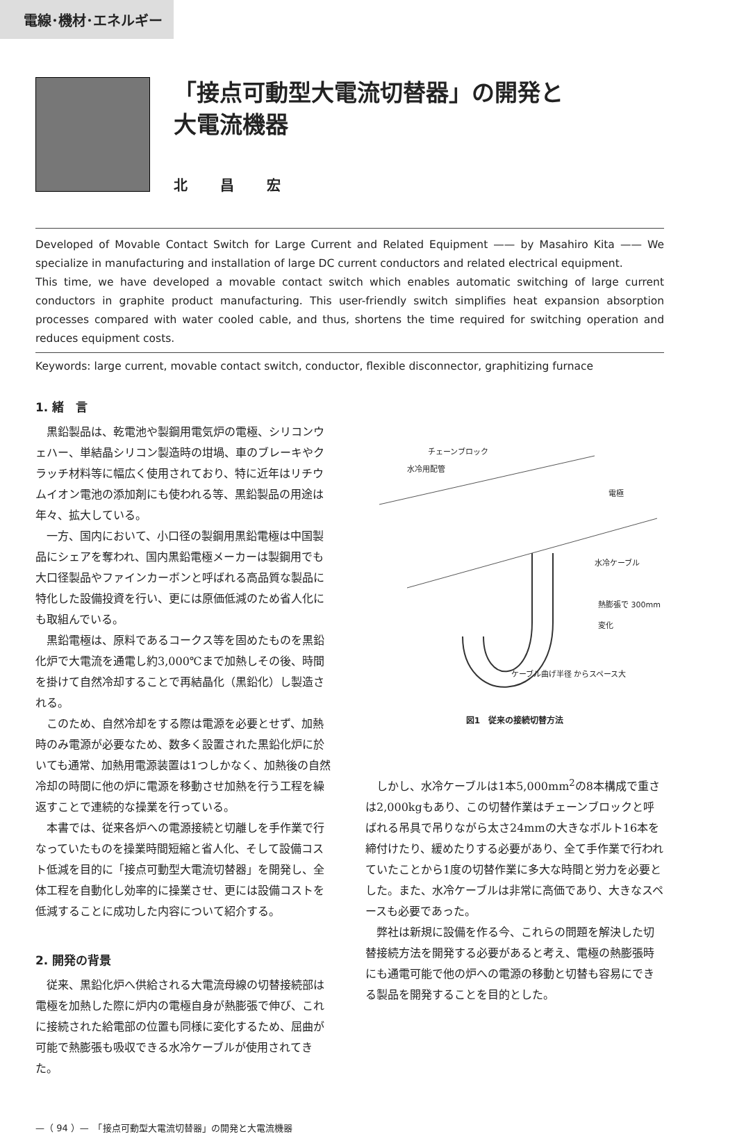電線･機材･エネルギー
「接点可動型大電流切替器」の開発と
大電流機器
北 昌 宏
Developed of Movable Contact Switch for Large Current and Related Equipment —— by Masahiro Kita —— We specialize in manufacturing and installation of large DC current conductors and related electrical equipment.
This time, we have developed a movable contact switch which enables automatic switching of large current conductors in graphite product manufacturing. This user-friendly switch simplifies heat expansion absorption processes compared with water cooled cable, and thus, shortens the time required for switching operation and reduces equipment costs.
Keywords: large current, movable contact switch, conductor, flexible disconnector, graphitizing furnace
1. 緒　言
黒鉛製品は、乾電池や製鋼用電気炉の電極、シリコンウェハー、単結晶シリコン製造時の坩堝、車のブレーキやクラッチ材料等に幅広く使用されており、特に近年はリチウムイオン電池の添加剤にも使われる等、黒鉛製品の用途は年々、拡大している。
一方、国内において、小口径の製鋼用黒鉛電極は中国製品にシェアを奪われ、国内黒鉛電極メーカーは製鋼用でも大口径製品やファインカーボンと呼ばれる高品質な製品に特化した設備投資を行い、更には原価低減のため省人化にも取組んでいる。
黒鉛電極は、原料であるコークス等を固めたものを黒鉛化炉で大電流を通電し約3,000℃まで加熱しその後、時間を掛けて自然冷却することで再結晶化（黒鉛化）し製造される。
このため、自然冷却をする際は電源を必要とせず、加熱時のみ電源が必要なため、数多く設置された黒鉛化炉に於いても通常、加熱用電源装置は1つしかなく、加熱後の自然冷却の時間に他の炉に電源を移動させ加熱を行う工程を繰返すことで連続的な操業を行っている。
本書では、従来各炉への電源接続と切離しを手作業で行なっていたものを操業時間短縮と省人化、そして設備コスト低減を目的に「接点可動型大電流切替器」を開発し、全体工程を自動化し効率的に操業させ、更には設備コストを低減することに成功した内容について紹介する。
2. 開発の背景
従来、黒鉛化炉へ供給される大電流母線の切替接続部は電極を加熱した際に炉内の電極自身が熱膨張で伸び、これに接続された給電部の位置も同様に変化するため、屈曲が可能で熱膨張も吸収できる水冷ケーブルが使用されてきた。
チェーンブロック
水冷用配管
電極
水冷ケーブル
熱膨張で 300mm変化
ケーブル曲げ半径 からスペース大
図1　従来の接続切替方法
しかし、水冷ケーブルは1本5,000mm<sup>2</sup>の8本構成で重さは2,000kgもあり、この切替作業はチェーンブロックと呼ばれる吊具で吊りながら太さ24mmの大きなボルト16本を締付けたり、緩めたりする必要があり、全て手作業で行われていたことから1度の切替作業に多大な時間と労力を必要とした。また、水冷ケーブルは非常に高価であり、大きなスペースも必要であった。
弊社は新規に設備を作る今、これらの問題を解決した切替接続方法を開発する必要があると考え、電極の熱膨張時にも通電可能で他の炉への電源の移動と切替も容易にできる製品を開発することを目的とした。
—（ 94 ）—　「接点可動型大電流切替器」の開発と大電流機器